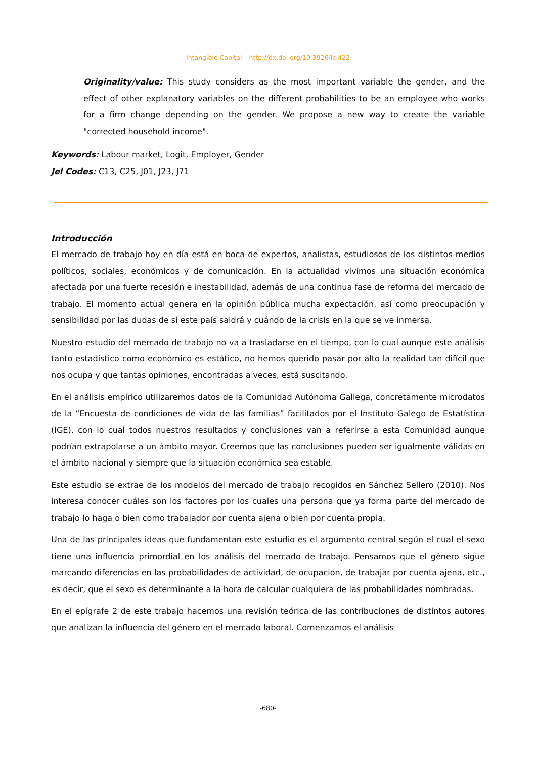Intangible Capital – http://dx.doi.org/10.3926/ic.422
Originality/value: This study considers as the most important variable the gender, and the effect of other explanatory variables on the different probabilities to be an employee who works for a firm change depending on the gender. We propose a new way to create the variable "corrected household income".
Keywords: Labour market, Logit, Employer, Gender
Jel Codes: C13, C25, J01, J23, J71
Introducción
El mercado de trabajo hoy en día está en boca de expertos, analistas, estudiosos de los distintos medios políticos, sociales, económicos y de comunicación. En la actualidad vivimos una situación económica afectada por una fuerte recesión e inestabilidad, además de una continua fase de reforma del mercado de trabajo. El momento actual genera en la opinión pública mucha expectación, así como preocupación y sensibilidad por las dudas de si este país saldrá y cuándo de la crisis en la que se ve inmersa.
Nuestro estudio del mercado de trabajo no va a trasladarse en el tiempo, con lo cual aunque este análisis tanto estadístico como económico es estático, no hemos querido pasar por alto la realidad tan difícil que nos ocupa y que tantas opiniones, encontradas a veces, está suscitando.
En el análisis empírico utilizaremos datos de la Comunidad Autónoma Gallega, concretamente microdatos de la “Encuesta de condiciones de vida de las familias” facilitados por el Instituto Galego de Estatística (IGE), con lo cual todos nuestros resultados y conclusiones van a referirse a esta Comunidad aunque podrían extrapolarse a un ámbito mayor. Creemos que las conclusiones pueden ser igualmente válidas en el ámbito nacional y siempre que la situación económica sea estable.
Este estudio se extrae de los modelos del mercado de trabajo recogidos en Sánchez Sellero (2010). Nos interesa conocer cuáles son los factores por los cuales una persona que ya forma parte del mercado de trabajo lo haga o bien como trabajador por cuenta ajena o bien por cuenta propia.
Una de las principales ideas que fundamentan este estudio es el argumento central según el cual el sexo tiene una influencia primordial en los análisis del mercado de trabajo. Pensamos que el género sigue marcando diferencias en las probabilidades de actividad, de ocupación, de trabajar por cuenta ajena, etc., es decir, que el sexo es determinante a la hora de calcular cualquiera de las probabilidades nombradas.
En el epígrafe 2 de este trabajo hacemos una revisión teórica de las contribuciones de distintos autores que analizan la influencia del género en el mercado laboral. Comenzamos el análisis
-680-